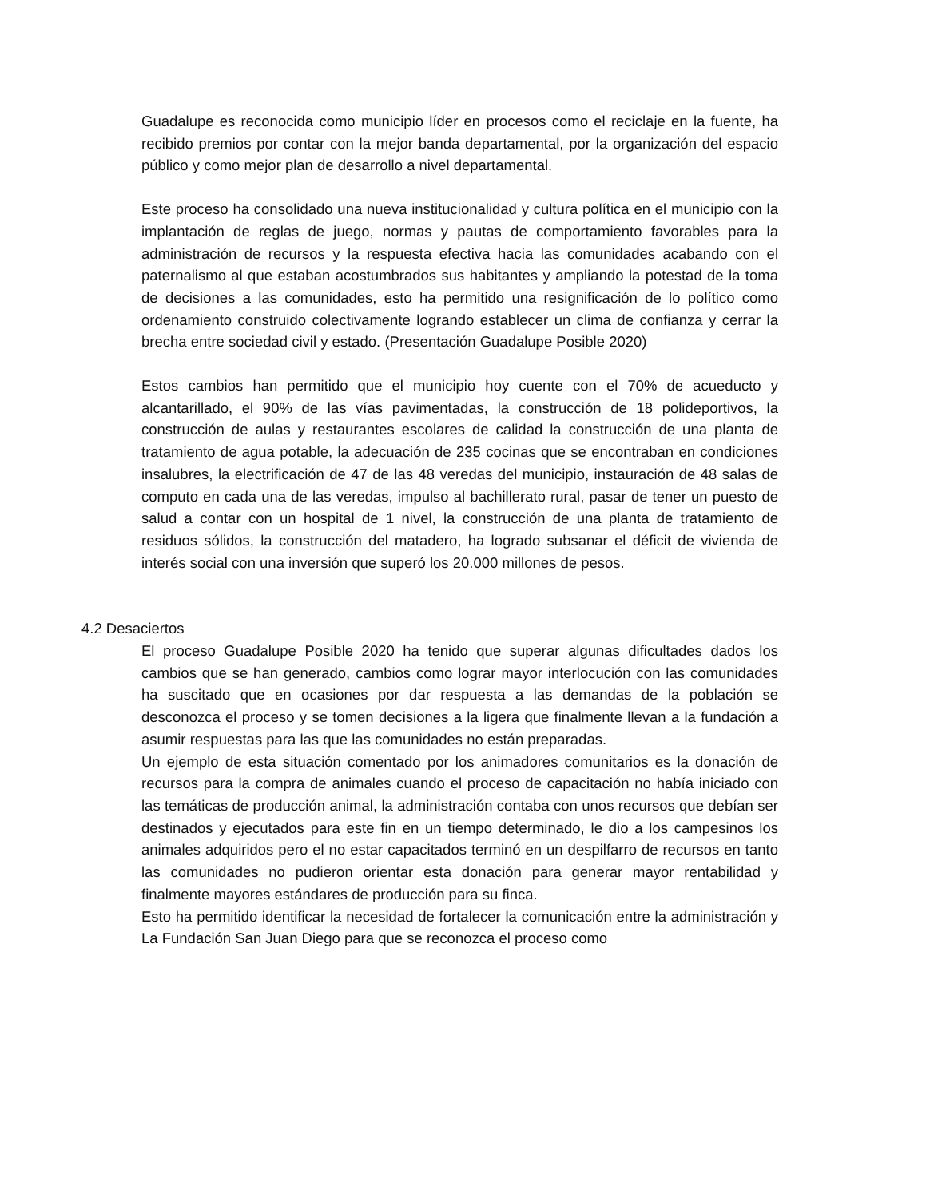Guadalupe es reconocida como municipio líder en procesos como el reciclaje en la fuente, ha recibido premios por contar con la mejor banda departamental, por la organización del espacio público y como mejor plan de desarrollo a nivel departamental.
Este proceso ha consolidado una nueva institucionalidad y cultura política en el municipio con la implantación de reglas de juego, normas y pautas de comportamiento favorables para la administración de recursos y la respuesta efectiva hacia las comunidades acabando con el paternalismo al que estaban acostumbrados sus habitantes y ampliando la potestad de la toma de decisiones a las comunidades, esto ha permitido una resignificación de lo político como ordenamiento construido colectivamente logrando establecer un clima de confianza y cerrar la brecha entre sociedad civil y estado. (Presentación Guadalupe Posible 2020)
Estos cambios han permitido que el municipio hoy cuente con el 70% de acueducto y alcantarillado, el 90% de las vías pavimentadas, la construcción de 18 polideportivos, la construcción de aulas y restaurantes escolares de calidad la construcción de una planta de tratamiento de agua potable, la adecuación de 235 cocinas que se encontraban en condiciones insalubres, la electrificación de 47 de las 48 veredas del municipio, instauración de 48 salas de computo en cada una de las veredas, impulso al bachillerato rural, pasar de tener un puesto de salud a contar con un hospital de 1 nivel, la construcción de una planta de tratamiento de residuos sólidos, la construcción del matadero, ha logrado subsanar el déficit de vivienda de interés social con una inversión que superó los 20.000 millones de pesos.
4.2 Desaciertos
El proceso Guadalupe Posible 2020 ha tenido que superar algunas dificultades dados los cambios que se han generado, cambios como lograr mayor interlocución con las comunidades ha suscitado que en ocasiones por dar respuesta a las demandas de la población se desconozca el proceso y se tomen decisiones a la ligera que finalmente llevan a la fundación a asumir respuestas para las que las comunidades no están preparadas.
Un ejemplo de esta situación comentado por los animadores comunitarios es la donación de recursos para la compra de animales cuando el proceso de capacitación no había iniciado con las temáticas de producción animal, la administración contaba con unos recursos que debían ser destinados y ejecutados para este fin en un tiempo determinado, le dio a los campesinos los animales adquiridos pero el no estar capacitados terminó en un despilfarro de recursos en tanto las comunidades no pudieron orientar esta donación para generar mayor rentabilidad y finalmente mayores estándares de producción para su finca.
Esto ha permitido identificar la necesidad de fortalecer la comunicación entre la administración y La Fundación San Juan Diego para que se reconozca el proceso como